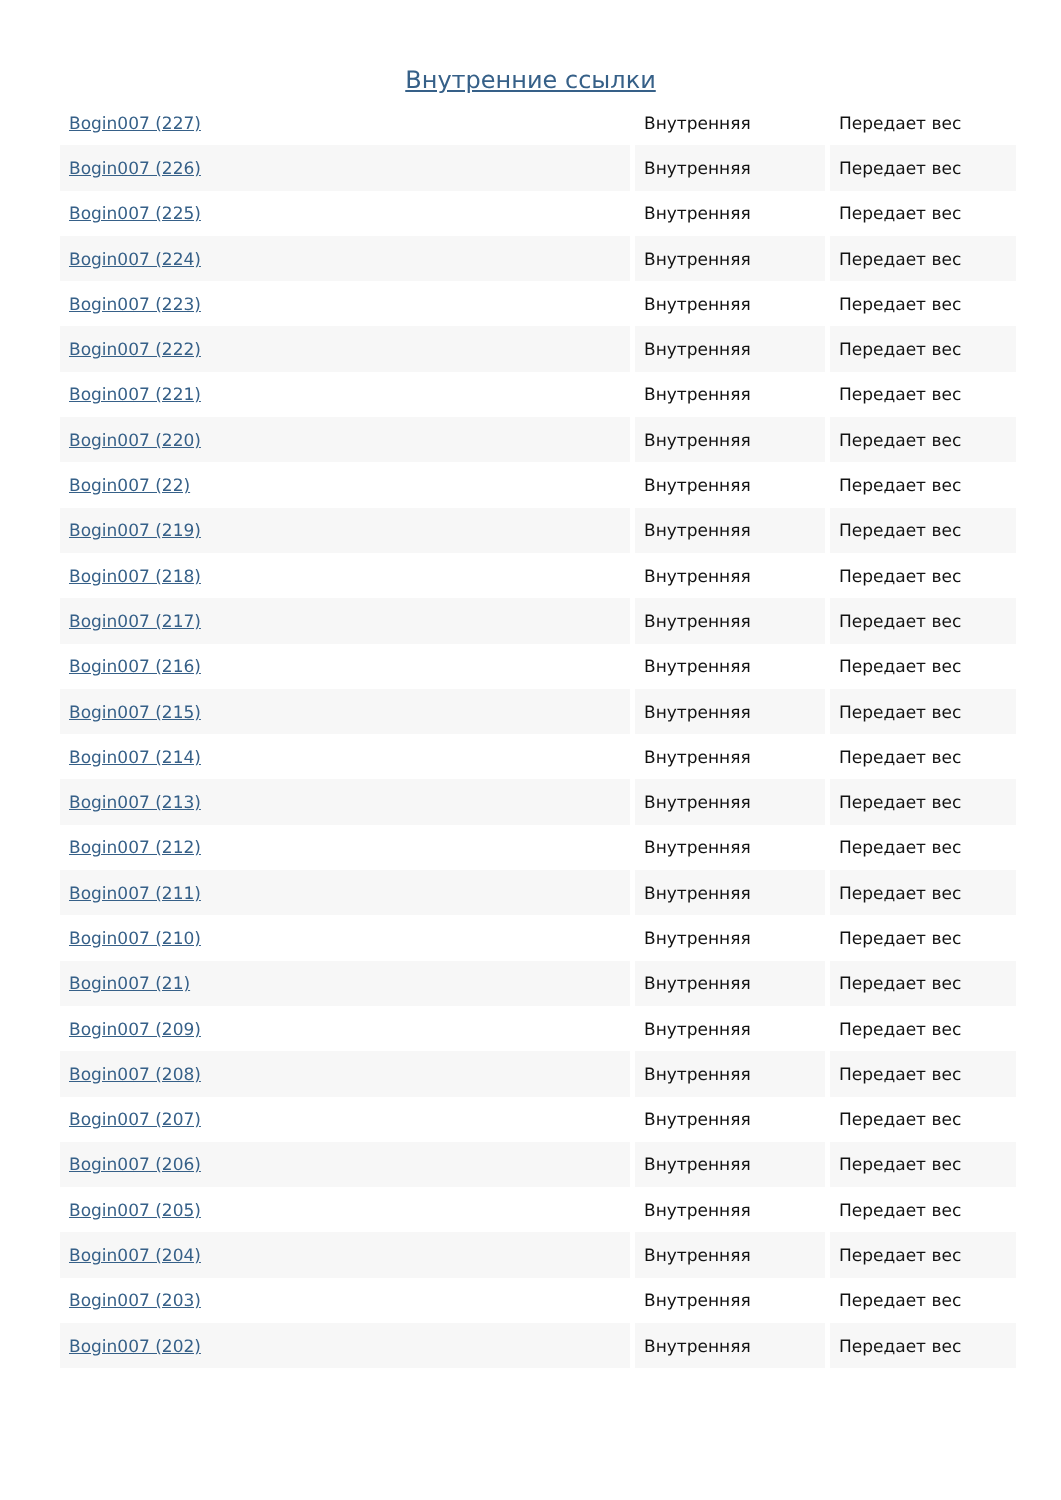Внутренние ссылки
| Bogin007 (227) | Внутренняя | Передает вес |
| Bogin007 (226) | Внутренняя | Передает вес |
| Bogin007 (225) | Внутренняя | Передает вес |
| Bogin007 (224) | Внутренняя | Передает вес |
| Bogin007 (223) | Внутренняя | Передает вес |
| Bogin007 (222) | Внутренняя | Передает вес |
| Bogin007 (221) | Внутренняя | Передает вес |
| Bogin007 (220) | Внутренняя | Передает вес |
| Bogin007 (22) | Внутренняя | Передает вес |
| Bogin007 (219) | Внутренняя | Передает вес |
| Bogin007 (218) | Внутренняя | Передает вес |
| Bogin007 (217) | Внутренняя | Передает вес |
| Bogin007 (216) | Внутренняя | Передает вес |
| Bogin007 (215) | Внутренняя | Передает вес |
| Bogin007 (214) | Внутренняя | Передает вес |
| Bogin007 (213) | Внутренняя | Передает вес |
| Bogin007 (212) | Внутренняя | Передает вес |
| Bogin007 (211) | Внутренняя | Передает вес |
| Bogin007 (210) | Внутренняя | Передает вес |
| Bogin007 (21) | Внутренняя | Передает вес |
| Bogin007 (209) | Внутренняя | Передает вес |
| Bogin007 (208) | Внутренняя | Передает вес |
| Bogin007 (207) | Внутренняя | Передает вес |
| Bogin007 (206) | Внутренняя | Передает вес |
| Bogin007 (205) | Внутренняя | Передает вес |
| Bogin007 (204) | Внутренняя | Передает вес |
| Bogin007 (203) | Внутренняя | Передает вес |
| Bogin007 (202) | Внутренняя | Передает вес |